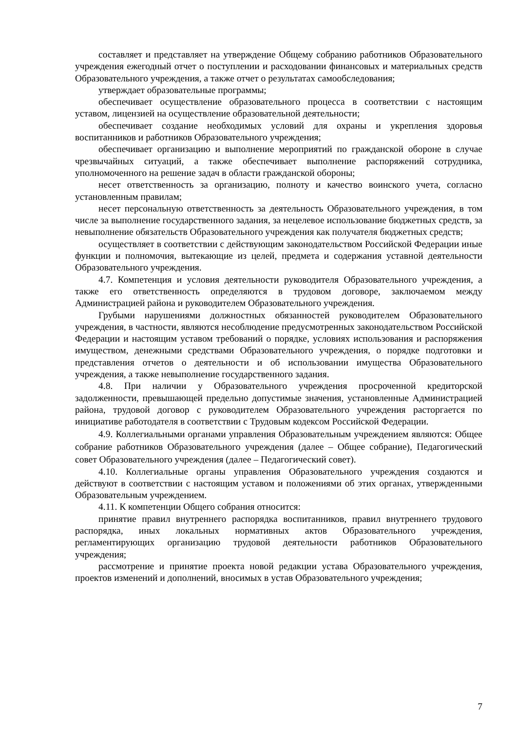составляет и представляет на утверждение Общему собранию работников Образовательного учреждения ежегодный отчет о поступлении и расходовании финансовых и материальных средств Образовательного учреждения, а также отчет о результатах самообследования;
утверждает образовательные программы;
обеспечивает осуществление образовательного процесса в соответствии с настоящим уставом, лицензией на осуществление образовательной деятельности;
обеспечивает создание необходимых условий для охраны и укрепления здоровья воспитанников и работников Образовательного учреждения;
обеспечивает организацию и выполнение мероприятий по гражданской обороне в случае чрезвычайных ситуаций, а также обеспечивает выполнение распоряжений сотрудника, уполномоченного на решение задач в области гражданской обороны;
несет ответственность за организацию, полноту и качество воинского учета, согласно установленным правилам;
несет персональную ответственность за деятельность Образовательного учреждения, в том числе за выполнение государственного задания, за нецелевое использование бюджетных средств, за невыполнение обязательств Образовательного учреждения как получателя бюджетных средств;
осуществляет в соответствии с действующим законодательством Российской Федерации иные функции и полномочия, вытекающие из целей, предмета и содержания уставной деятельности Образовательного учреждения.
4.7. Компетенция и условия деятельности руководителя Образовательного учреждения, а также его ответственность определяются в трудовом договоре, заключаемом между Администрацией района и руководителем Образовательного учреждения.
Грубыми нарушениями должностных обязанностей руководителем Образовательного учреждения, в частности, являются несоблюдение предусмотренных законодательством Российской Федерации и настоящим уставом требований о порядке, условиях использования и распоряжения имуществом, денежными средствами Образовательного учреждения, о порядке подготовки и представления отчетов о деятельности и об использовании имущества Образовательного учреждения, а также невыполнение государственного задания.
4.8. При наличии у Образовательного учреждения просроченной кредиторской задолженности, превышающей предельно допустимые значения, установленные Администрацией района, трудовой договор с руководителем Образовательного учреждения расторгается по инициативе работодателя в соответствии с Трудовым кодексом Российской Федерации.
4.9. Коллегиальными органами управления Образовательным учреждением являются: Общее собрание работников Образовательного учреждения (далее – Общее собрание), Педагогический совет Образовательного учреждения (далее – Педагогический совет).
4.10. Коллегиальные органы управления Образовательного учреждения создаются и действуют в соответствии с настоящим уставом и положениями об этих органах, утвержденными Образовательным учреждением.
4.11. К компетенции Общего собрания относится:
принятие правил внутреннего распорядка воспитанников, правил внутреннего трудового распорядка, иных локальных нормативных актов Образовательного учреждения, регламентирующих организацию трудовой деятельности работников Образовательного учреждения;
рассмотрение и принятие проекта новой редакции устава Образовательного учреждения, проектов изменений и дополнений, вносимых в устав Образовательного учреждения;
7